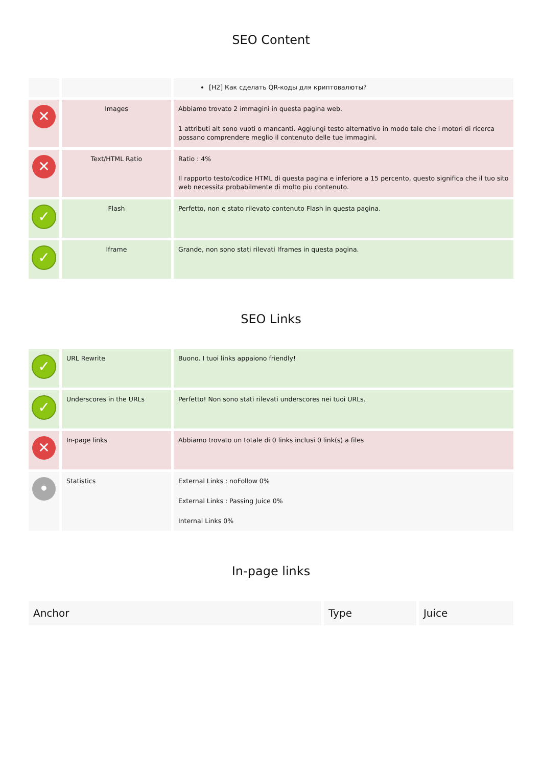SEO Content
| | | [H2] Как сделать QR-коды для криптовалюты? |
| ✕ | Images | Abbiamo trovato 2 immagini in questa pagina web. 1 attributi alt sono vuoti o mancanti. Aggiungi testo alternativo in modo tale che i motori di ricerca possano comprendere meglio il contenuto delle tue immagini. |
| ✕ | Text/HTML Ratio | Ratio : 4% Il rapporto testo/codice HTML di questa pagina e inferiore a 15 percento, questo significa che il tuo sito web necessita probabilmente di molto piu contenuto. |
| ✓ | Flash | Perfetto, non e stato rilevato contenuto Flash in questa pagina. |
| ✓ | Iframe | Grande, non sono stati rilevati Iframes in questa pagina. |
SEO Links
| ✓ | URL Rewrite | Buono. I tuoi links appaiono friendly! |
| ✓ | Underscores in the URLs | Perfetto! Non sono stati rilevati underscores nei tuoi URLs. |
| ✕ | In-page links | Abbiamo trovato un totale di 0 links inclusi 0 link(s) a files |
| • | Statistics | External Links : noFollow 0% External Links : Passing Juice 0% Internal Links 0% |
In-page links
| Anchor | Type | Juice |